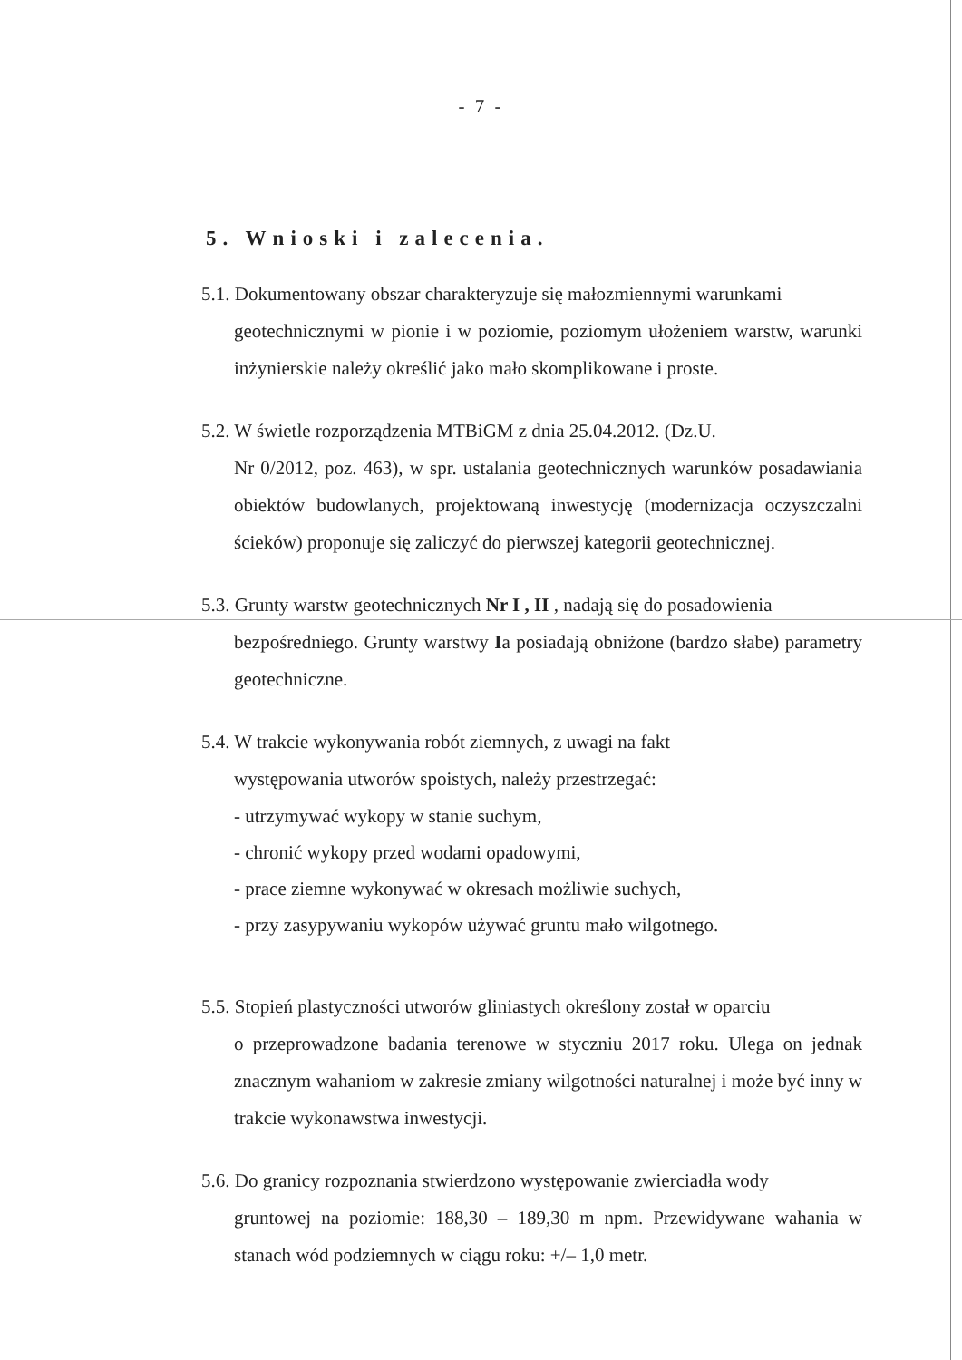- 7 -
5. Wnioski i zalecenia.
5.1. Dokumentowany obszar charakteryzuje się małozmiennymi warunkami
geotechnicznymi w pionie i w poziomie, poziomym ułożeniem warstw, warunki inżynierskie należy określić jako mało skomplikowane i proste.
5.2. W świetle rozporządzenia MTBiGM z dnia 25.04.2012. (Dz.U.
Nr 0/2012, poz. 463), w spr. ustalania geotechnicznych warunków posadawiania obiektów budowlanych, projektowaną inwestycję (modernizacja oczyszczalni ścieków) proponuje się zaliczyć do pierwszej kategorii geotechnicznej.
5.3. Grunty warstw geotechnicznych Nr I , II , nadają się do posadowienia
bezpośredniego. Grunty warstwy Ia posiadają obniżone (bardzo słabe) parametry geotechniczne.
5.4. W trakcie wykonywania robót ziemnych, z uwagi na fakt
występowania utworów spoistych, należy przestrzegać:
- utrzymywać wykopy w stanie suchym,
- chronić wykopy przed wodami opadowymi,
- prace ziemne wykonywać w okresach możliwie suchych,
- przy zasypywaniu wykopów używać gruntu mało wilgotnego.
5.5. Stopień plastyczności utworów gliniastych określony został w oparciu
o przeprowadzone badania terenowe w styczniu 2017 roku. Ulega on jednak znacznym wahaniom w zakresie zmiany wilgotności naturalnej i może być inny w trakcie wykonawstwa inwestycji.
5.6. Do granicy rozpoznania stwierdzono występowanie zwierciadła wody
gruntowej na poziomie: 188,30 – 189,30 m npm. Przewidywane wahania w stanach wód podziemnych w ciągu roku: +/– 1,0 metr.